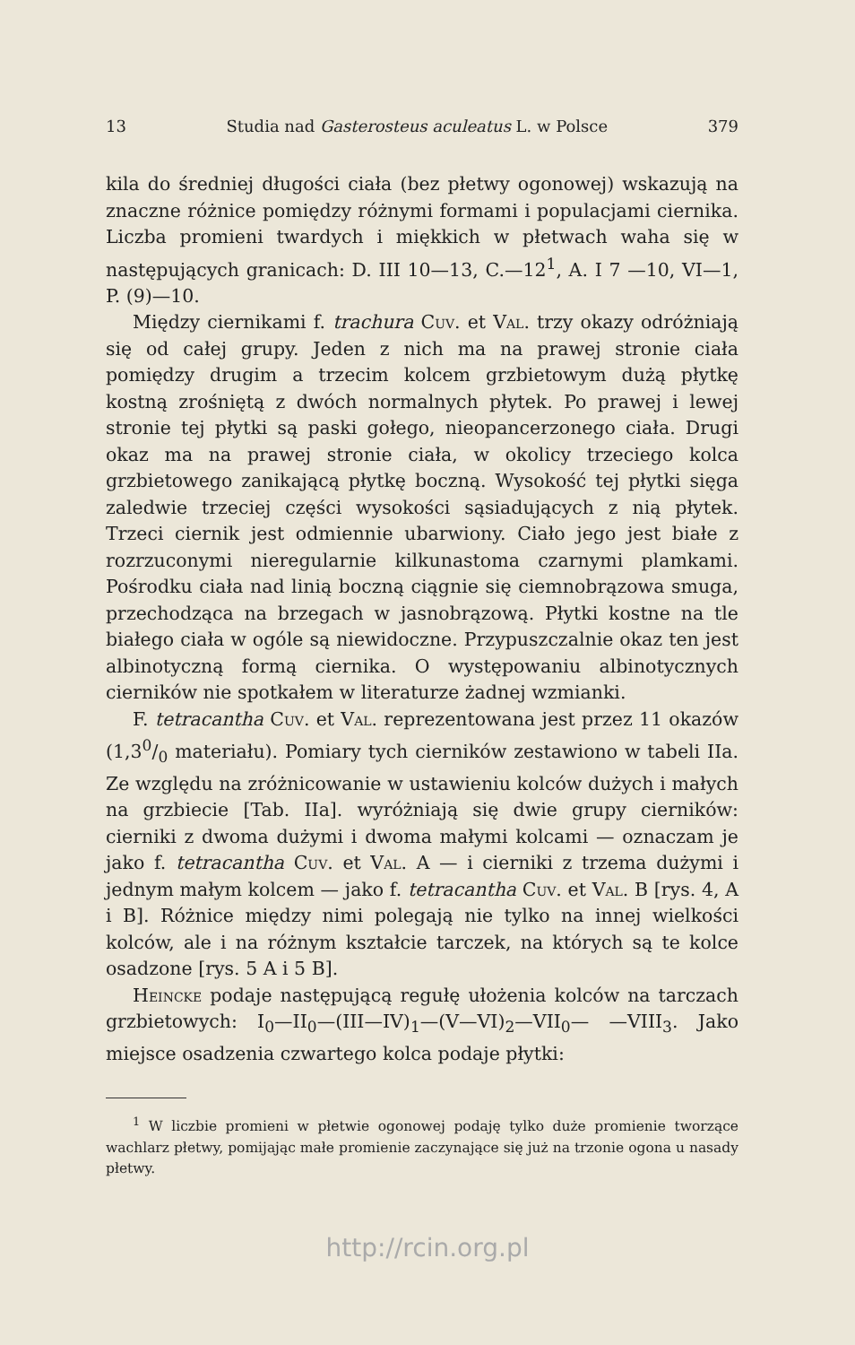13 Studia nad Gasterosteus aculeatus L. w Polsce 379
kila do średniej długości ciała (bez płetwy ogonowej) wskazują na znaczne różnice pomiędzy różnymi formami i populacjami ciernika. Liczba promieni twardych i miękkich w płetwach waha się w następujących granicach: D. III 10—13, C.—12<sup>1</sup>, A. I 7 —10, VI—1, P. (9)—10.
Między ciernikami f. trachura Cuv. et Val. trzy okazy odróżniają się od całej grupy. Jeden z nich ma na prawej stronie ciała pomiędzy drugim a trzecim kolcem grzbietowym dużą płytkę kostną zrośniętą z dwóch normalnych płytek. Po prawej i lewej stronie tej płytki są paski gołego, nieopancerzonego ciała. Drugi okaz ma na prawej stronie ciała, w okolicy trzeciego kolca grzbietowego zanikającą płytkę boczną. Wysokość tej płytki sięga zaledwie trzeciej części wysokości sąsiadujących z nią płytek. Trzeci ciernik jest odmiennie ubarwiony. Ciało jego jest białe z rozrzuconymi nieregularnie kilkunastoma czarnymi plamkami. Pośrodku ciała nad linią boczną ciągnie się ciemnobrązowa smuga, przechodząca na brzegach w jasnobrązową. Płytki kostne na tle białego ciała w ogóle są niewidoczne. Przypuszczalnie okaz ten jest albinotyczną formą ciernika. O występowaniu albinotycznych cierników nie spotkałem w literaturze żadnej wzmianki.
F. tetracantha Cuv. et Val. reprezentowana jest przez 11 okazów (1,30/0 materiału). Pomiary tych cierników zestawiono w tabeli IIa. Ze względu na zróżnicowanie w ustawieniu kolców dużych i małych na grzbiecie [Tab. IIa]. wyróżniają się dwie grupy cierników: cierniki z dwoma dużymi i dwoma małymi kolcami — oznaczam je jako f. tetracantha Cuv. et Val. A — i cierniki z trzema dużymi i jednym małym kolcem — jako f. tetracantha Cuv. et Val. B [rys. 4, A i B]. Różnice między nimi polegają nie tylko na innej wielkości kolców, ale i na różnym kształcie tarczek, na których są te kolce osadzone [rys. 5 A i 5 B].
Heincke podaje następującą regułę ułożenia kolców na tarczach grzbietowych: I<sub>0</sub>—II<sub>0</sub>—(III—IV)<sub>1</sub>—(V—VI)<sub>2</sub>—VII<sub>0</sub>— —VIII<sub>3</sub>. Jako miejsce osadzenia czwartego kolca podaje płytki:
<sup>1</sup> W liczbie promieni w płetwie ogonowej podaję tylko duże promienie tworzące wachlarz płetwy, pomijając małe promienie zaczynające się już na trzonie ogona u nasady płetwy.
http://rcin.org.pl